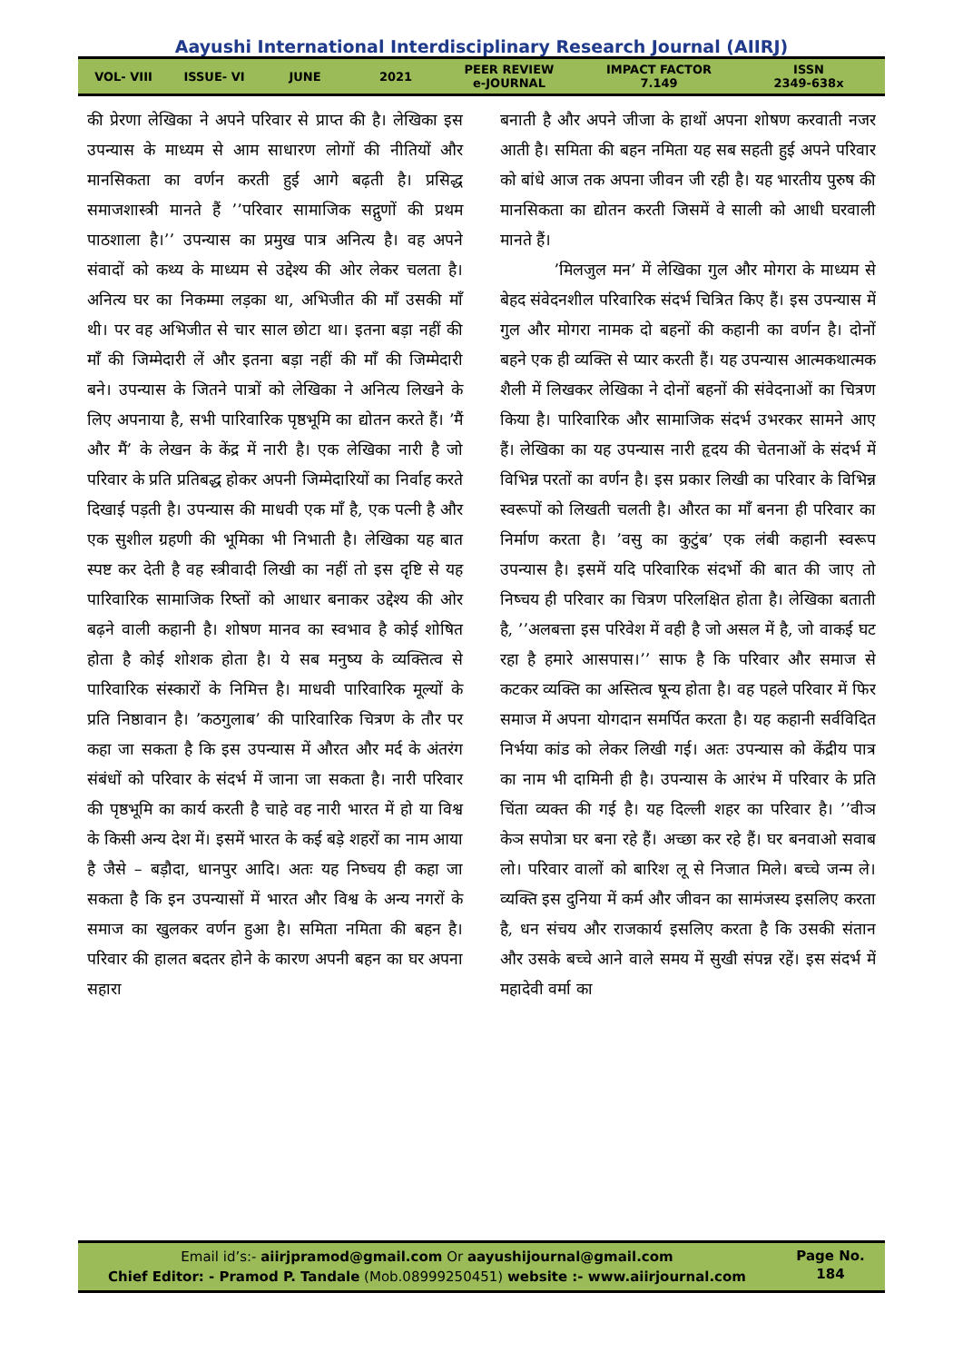Aayushi International Interdisciplinary Research Journal (AIIRJ)
VOL- VIII ISSUE- VI JUNE 2021
PEER REVIEW
e-JOURNAL
IMPACT FACTOR
7.149
ISSN
2349-638x
की प्रेरणा लेखिका ने अपने परिवार से प्राप्त की है। लेखिका इस उपन्यास के माध्यम से आम साधारण लोगों की नीतियों और मानसिकता का वर्णन करती हुई आगे बढ़ती है। प्रसिद्ध समाजशास्त्री मानते हैं ’’परिवार सामाजिक सद्गुणों की प्रथम पाठशाला है।’’ उपन्यास का प्रमुख पात्र अनित्य है। वह अपने संवादों को कथ्य के माध्यम से उद्देश्य की ओर लेकर चलता है। अनित्य घर का निकम्मा लड़का था, अभिजीत की माँ उसकी माँ थी। पर वह अभिजीत से चार साल छोटा था। इतना बड़ा नहीं की माँ की जिम्मेदारी लें और इतना बड़ा नहीं की माँ की जिम्मेदारी बने। उपन्यास के जितने पात्रों को लेखिका ने अनित्य लिखने के लिए अपनाया है, सभी पारिवारिक पृष्ठभूमि का द्योतन करते हैं। ’मैं और मैं’ के लेखन के केंद्र में नारी है। एक लेखिका नारी है जो परिवार के प्रति प्रतिबद्ध होकर अपनी जिम्मेदारियों का निर्वाह करते दिखाई पड़ती है। उपन्यास की माधवी एक माँ है, एक पत्नी है और एक सुशील ग्रहणी की भूमिका भी निभाती है। लेखिका यह बात स्पष्ट कर देती है वह स्त्रीवादी लिखी का नहीं तो इस दृष्टि से यह पारिवारिक सामाजिक रिष्तों को आधार बनाकर उद्देश्य की ओर बढ़ने वाली कहानी है। शोषण मानव का स्वभाव है कोई शोषित होता है कोई शोशक होता है। ये सब मनुष्य के व्यक्तित्व से पारिवारिक संस्कारों के निमित्त है। माधवी पारिवारिक मूल्यों के प्रति निष्ठावान है। ’कठगुलाब’ की पारिवारिक चित्रण के तौर पर कहा जा सकता है कि इस उपन्यास में औरत और मर्द के अंतरंग संबंधों को परिवार के संदर्भ में जाना जा सकता है। नारी परिवार की पृष्ठभूमि का कार्य करती है चाहे वह नारी भारत में हो या विश्व के किसी अन्य देश में। इसमें भारत के कई बड़े शहरों का नाम आया है जैसे – बड़ौदा, धानपुर आदि। अतः यह निष्चय ही कहा जा सकता है कि इन उपन्यासों में भारत और विश्व के अन्य नगरों के समाज का खुलकर वर्णन हुआ है। समिता नमिता की बहन है। परिवार की हालत बदतर होने के कारण अपनी बहन का घर अपना सहारा
बनाती है और अपने जीजा के हाथों अपना शोषण करवाती नजर आती है। समिता की बहन नमिता यह सब सहती हुई अपने परिवार को बांधे आज तक अपना जीवन जी रही है। यह भारतीय पुरुष की मानसिकता का द्योतन करती जिसमें वे साली को आधी घरवाली मानते हैं।
’मिलजुल मन’ में लेखिका गुल और मोगरा के माध्यम से बेहद संवेदनशील परिवारिक संदर्भ चित्रित किए हैं। इस उपन्यास में गुल और मोगरा नामक दो बहनों की कहानी का वर्णन है। दोनों बहने एक ही व्यक्ति से प्यार करती हैं। यह उपन्यास आत्मकथात्मक शैली में लिखकर लेखिका ने दोनों बहनों की संवेदनाओं का चित्रण किया है। पारिवारिक और सामाजिक संदर्भ उभरकर सामने आए हैं। लेखिका का यह उपन्यास नारी हृदय की चेतनाओं के संदर्भ में विभिन्न परतों का वर्णन है। इस प्रकार लिखी का परिवार के विभिन्न स्वरूपों को लिखती चलती है। औरत का माँ बनना ही परिवार का निर्माण करता है। ’वसु का कुटुंब’ एक लंबी कहानी स्वरूप उपन्यास है। इसमें यदि परिवारिक संदर्भो की बात की जाए तो निष्चय ही परिवार का चित्रण परिलक्षित होता है। लेखिका बताती है, ’’अलबत्ता इस परिवेश में वही है जो असल में है, जो वाकई घट रहा है हमारे आसपास।’’ साफ है कि परिवार और समाज से कटकर व्यक्ति का अस्तित्व षून्य होता है। वह पहले परिवार में फिर समाज में अपना योगदान समर्पित करता है। यह कहानी सर्वविदित निर्भया कांड को लेकर लिखी गई। अतः उपन्यास को केंद्रीय पात्र का नाम भी दामिनी ही है। उपन्यास के आरंभ में परिवार के प्रति चिंता व्यक्त की गई है। यह दिल्ली शहर का परिवार है। ’’वीञ केञ सपोत्रा घर बना रहे हैं। अच्छा कर रहे हैं। घर बनवाओ सवाब लो। परिवार वालों को बारिश लू से निजात मिले। बच्चे जन्म ले। व्यक्ति इस दुनिया में कर्म और जीवन का सामंजस्य इसलिए करता है, धन संचय और राजकार्य इसलिए करता है कि उसकी संतान और उसके बच्चे आने वाले समय में सुखी संपन्न रहें। इस संदर्भ में महादेवी वर्मा का
Email id’s:- aiirjpramod@gmail.com Or aayushijournal@gmail.com
Chief Editor: - Pramod P. Tandale (Mob.08999250451) website :- www.aiirjournal.com
Page No.
184